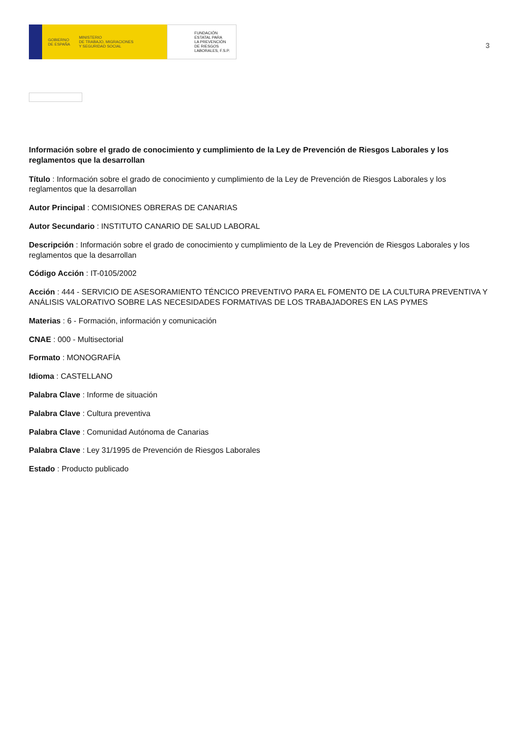GOBIERNO
DE ESPAÑA MINISTERIO
DE TRABAJO, MIGRACIONES
Y SEGURIDAD SOCIAL
FUNDACIÓN
ESTATAL PARA
LA PREVENCIÓN
DE RIESGOS
LABORALES, F.S.P.
3
Información sobre el grado de conocimiento y cumplimiento de la Ley de Prevención de Riesgos Laborales y los reglamentos que la desarrollan
Título : Información sobre el grado de conocimiento y cumplimiento de la Ley de Prevención de Riesgos Laborales y los reglamentos que la desarrollan
Autor Principal : COMISIONES OBRERAS DE CANARIAS
Autor Secundario : INSTITUTO CANARIO DE SALUD LABORAL
Descripción : Información sobre el grado de conocimiento y cumplimiento de la Ley de Prevención de Riesgos Laborales y los reglamentos que la desarrollan
Código Acción : IT-0105/2002
Acción : 444 - SERVICIO DE ASESORAMIENTO TÉNCICO PREVENTIVO PARA EL FOMENTO DE LA CULTURA PREVENTIVA Y ANÁLISIS VALORATIVO SOBRE LAS NECESIDADES FORMATIVAS DE LOS TRABAJADORES EN LAS PYMES
Materias : 6 - Formación, información y comunicación
CNAE : 000 - Multisectorial
Formato : MONOGRAFÍA
Idioma : CASTELLANO
Palabra Clave : Informe de situación
Palabra Clave : Cultura preventiva
Palabra Clave : Comunidad Autónoma de Canarias
Palabra Clave : Ley 31/1995 de Prevención de Riesgos Laborales
Estado : Producto publicado